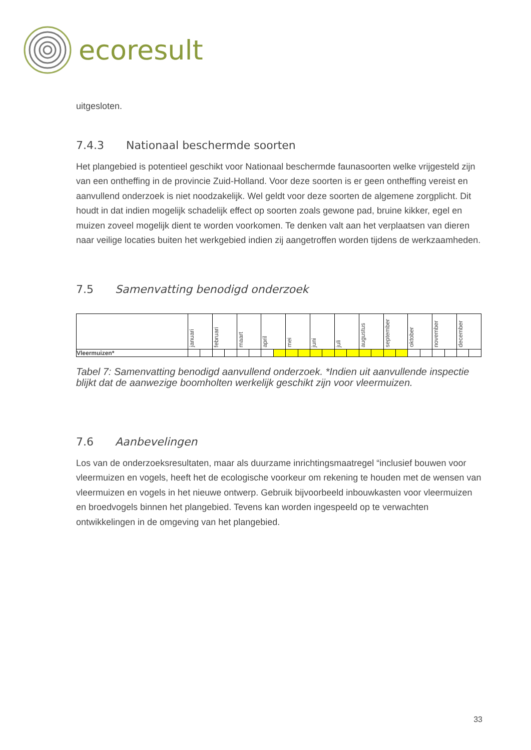ecoresult
uitgesloten.
7.4.3 Nationaal beschermde soorten
Het plangebied is potentieel geschikt voor Nationaal beschermde faunasoorten welke vrijgesteld zijn van een ontheffing in de provincie Zuid-Holland. Voor deze soorten is er geen ontheffing vereist en aanvullend onderzoek is niet noodzakelijk. Wel geldt voor deze soorten de algemene zorgplicht. Dit houdt in dat indien mogelijk schadelijk effect op soorten zoals gewone pad, bruine kikker, egel en muizen zoveel mogelijk dient te worden voorkomen. Te denken valt aan het verplaatsen van dieren naar veilige locaties buiten het werkgebied indien zij aangetroffen worden tijdens de werkzaamheden.
7.5 Samenvatting benodigd onderzoek
| | januari | | februari | | maart | | april | | mei | | juni | | juli | | augustus | | september | | oktober | | november | | december | |
| Vleermuizen* | | | | | | | | | | | | | | | | | | | | | | | | |
Tabel 7: Samenvatting benodigd aanvullend onderzoek. *Indien uit aanvullende inspectie blijkt dat de aanwezige boomholten werkelijk geschikt zijn voor vleermuizen.
7.6 Aanbevelingen
Los van de onderzoeksresultaten, maar als duurzame inrichtingsmaatregel “inclusief bouwen voor vleermuizen en vogels, heeft het de ecologische voorkeur om rekening te houden met de wensen van vleermuizen en vogels in het nieuwe ontwerp. Gebruik bijvoorbeeld inbouwkasten voor vleermuizen en broedvogels binnen het plangebied. Tevens kan worden ingespeeld op te verwachten ontwikkelingen in de omgeving van het plangebied.
33